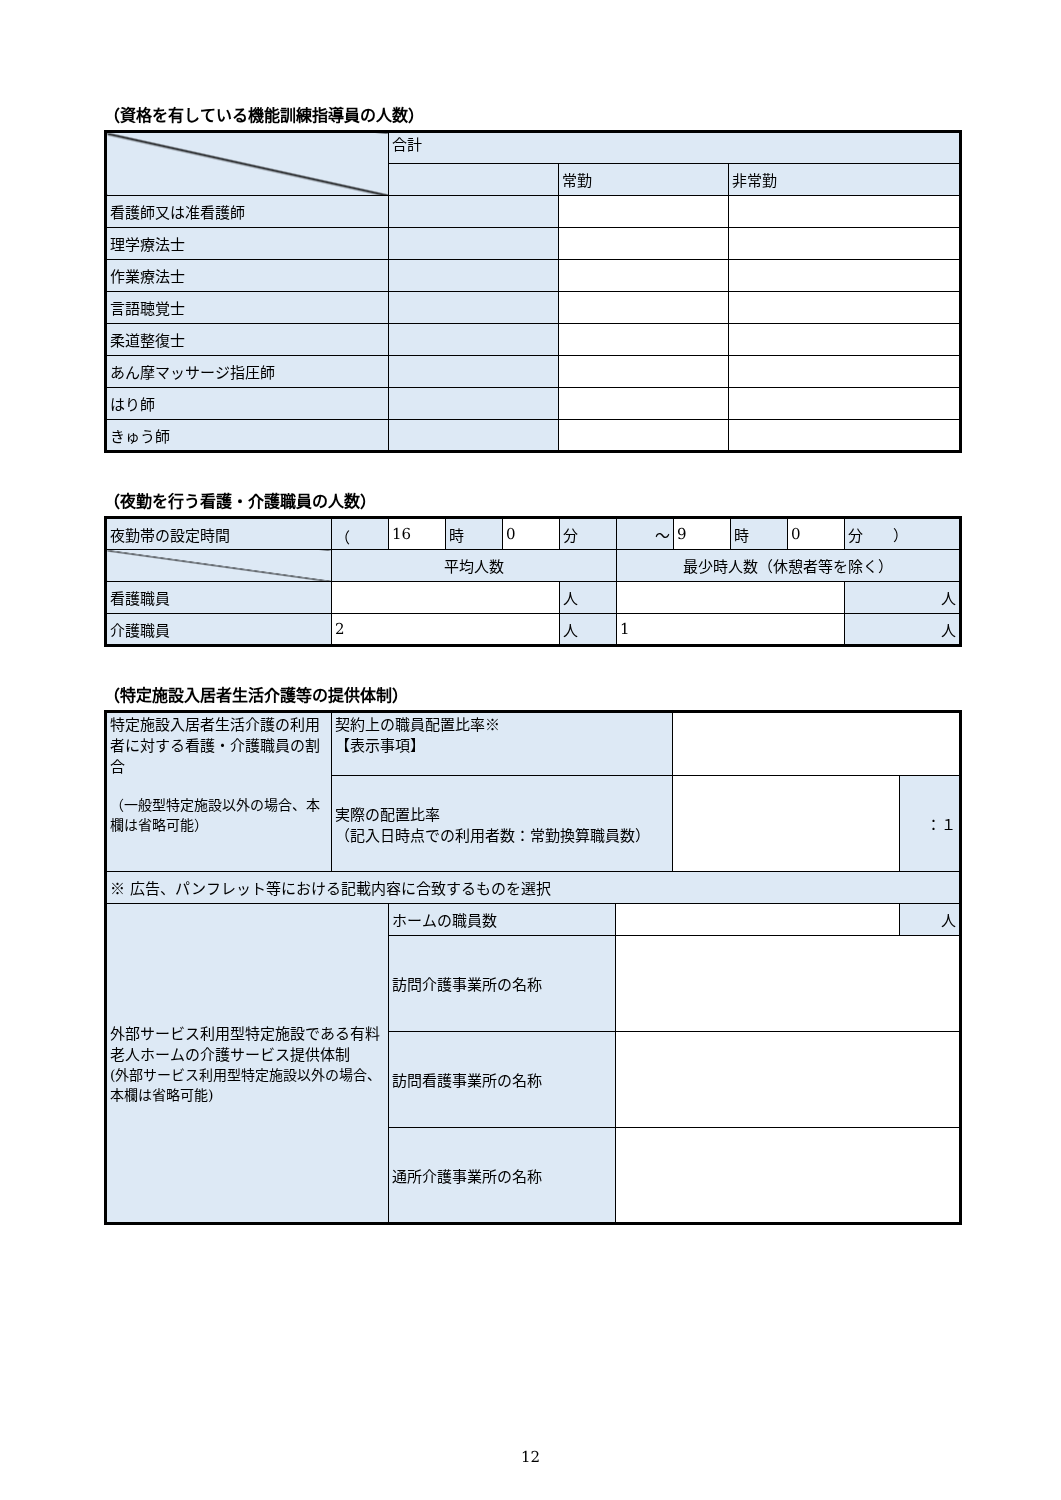（資格を有している機能訓練指導員の人数）
| | 合計 | | |
| | | 常勤 | 非常勤 |
| 看護師又は准看護師 | | | |
| 理学療法士 | | | |
| 作業療法士 | | | |
| 言語聴覚士 | | | |
| 柔道整復士 | | | |
| あん摩マッサージ指圧師 | | | |
| はり師 | | | |
| きゅう師 | | | |
（夜勤を行う看護・介護職員の人数）
| 夜勤帯の設定時間 | （ | 16 | 時 | 0 | 分 | ～ | 9 | 時 | 0 | 分 ） |
| | 平均人数 | | | | | 最少時人数（休憩者等を除く） | | | | |
| 看護職員 | | | | | 人 | | | | | 人 |
| 介護職員 | 2 | | | | 人 | 1 | | | | 人 |
（特定施設入居者生活介護等の提供体制）
| 特定施設入居者生活介護の利用者に対する看護・介護職員の割合 （一般型特定施設以外の場合、本欄は省略可能） | 契約上の職員配置比率※ 【表示事項】 | | | | |
| | 実際の配置比率 （記入日時点での利用者数：常勤換算職員数） | | | | ：１ |
| ※ 広告、パンフレット等における記載内容に合致するものを選択 | | | | | |
| 外部サービス利用型特定施設である有料老人ホームの介護サービス提供体制 (外部サービス利用型特定施設以外の場合、本欄は省略可能) | | ホームの職員数 | | | 人 |
| | | 訪問介護事業所の名称 | | | |
| | | 訪問看護事業所の名称 | | | |
| | | 通所介護事業所の名称 | | | |
12